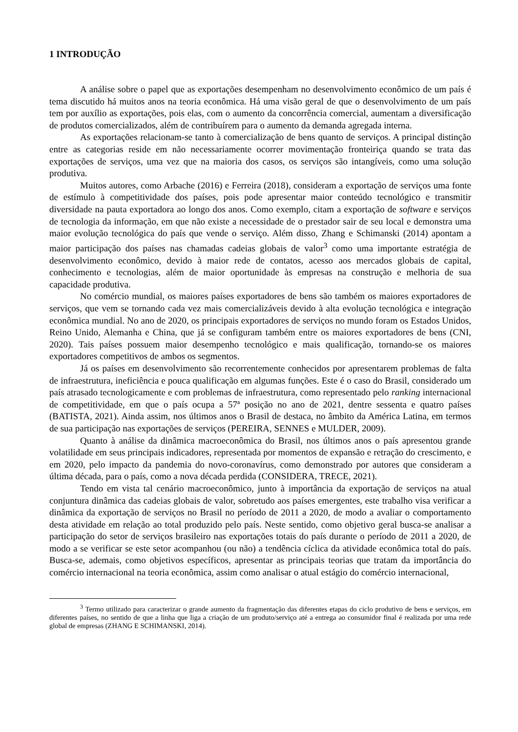1 INTRODUÇÃO
A análise sobre o papel que as exportações desempenham no desenvolvimento econômico de um país é tema discutido há muitos anos na teoria econômica. Há uma visão geral de que o desenvolvimento de um país tem por auxílio as exportações, pois elas, com o aumento da concorrência comercial, aumentam a diversificação de produtos comercializados, além de contribuírem para o aumento da demanda agregada interna.
As exportações relacionam-se tanto à comercialização de bens quanto de serviços. A principal distinção entre as categorias reside em não necessariamente ocorrer movimentação fronteiriça quando se trata das exportações de serviços, uma vez que na maioria dos casos, os serviços são intangíveis, como uma solução produtiva.
Muitos autores, como Arbache (2016) e Ferreira (2018), consideram a exportação de serviços uma fonte de estímulo à competitividade dos países, pois pode apresentar maior conteúdo tecnológico e transmitir diversidade na pauta exportadora ao longo dos anos. Como exemplo, citam a exportação de software e serviços de tecnologia da informação, em que não existe a necessidade de o prestador sair de seu local e demonstra uma maior evolução tecnológica do país que vende o serviço. Além disso, Zhang e Schimanski (2014) apontam a maior participação dos países nas chamadas cadeias globais de valor<sup>3</sup> como uma importante estratégia de desenvolvimento econômico, devido à maior rede de contatos, acesso aos mercados globais de capital, conhecimento e tecnologias, além de maior oportunidade às empresas na construção e melhoria de sua capacidade produtiva.
No comércio mundial, os maiores países exportadores de bens são também os maiores exportadores de serviços, que vem se tornando cada vez mais comercializáveis devido à alta evolução tecnológica e integração econômica mundial. No ano de 2020, os principais exportadores de serviços no mundo foram os Estados Unidos, Reino Unido, Alemanha e China, que já se configuram também entre os maiores exportadores de bens (CNI, 2020). Tais países possuem maior desempenho tecnológico e mais qualificação, tornando-se os maiores exportadores competitivos de ambos os segmentos.
Já os países em desenvolvimento são recorrentemente conhecidos por apresentarem problemas de falta de infraestrutura, ineficiência e pouca qualificação em algumas funções. Este é o caso do Brasil, considerado um país atrasado tecnologicamente e com problemas de infraestrutura, como representado pelo ranking internacional de competitividade, em que o país ocupa a 57ª posição no ano de 2021, dentre sessenta e quatro países (BATISTA, 2021). Ainda assim, nos últimos anos o Brasil de destaca, no âmbito da América Latina, em termos de sua participação nas exportações de serviços (PEREIRA, SENNES e MULDER, 2009).
Quanto à análise da dinâmica macroeconômica do Brasil, nos últimos anos o país apresentou grande volatilidade em seus principais indicadores, representada por momentos de expansão e retração do crescimento, e em 2020, pelo impacto da pandemia do novo-coronavírus, como demonstrado por autores que consideram a última década, para o país, como a nova década perdida (CONSIDERA, TRECE, 2021).
Tendo em vista tal cenário macroeconômico, junto à importância da exportação de serviços na atual conjuntura dinâmica das cadeias globais de valor, sobretudo aos países emergentes, este trabalho visa verificar a dinâmica da exportação de serviços no Brasil no período de 2011 a 2020, de modo a avaliar o comportamento desta atividade em relação ao total produzido pelo país. Neste sentido, como objetivo geral busca-se analisar a participação do setor de serviços brasileiro nas exportações totais do país durante o período de 2011 a 2020, de modo a se verificar se este setor acompanhou (ou não) a tendência cíclica da atividade econômica total do país. Busca-se, ademais, como objetivos específicos, apresentar as principais teorias que tratam da importância do comércio internacional na teoria econômica, assim como analisar o atual estágio do comércio internacional,
<sup>3</sup> Termo utilizado para caracterizar o grande aumento da fragmentação das diferentes etapas do ciclo produtivo de bens e serviços, em diferentes países, no sentido de que a linha que liga a criação de um produto/serviço até a entrega ao consumidor final é realizada por uma rede global de empresas (ZHANG E SCHIMANSKI, 2014).